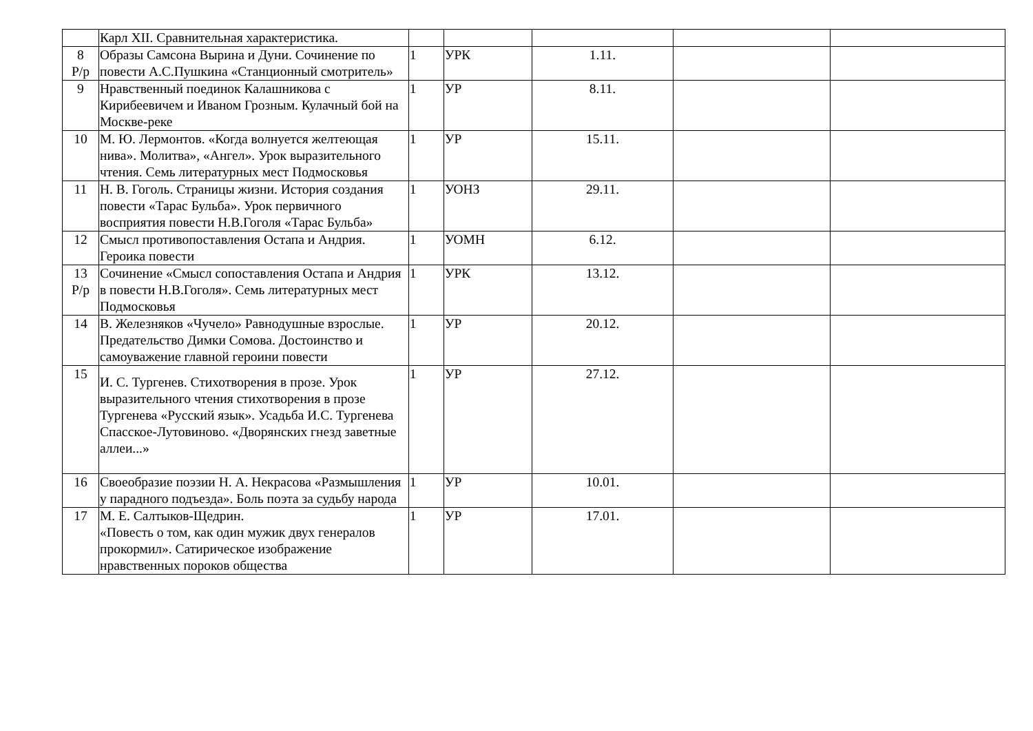| | Карл XII. Сравнительная характеристика. | | | | | |
| 8 Р/р | Образы Самсона Вырина и Дуни. Сочинение по повести А.С.Пушкина «Станционный смотритель» | 1 | УРК | 1.11. | | |
| 9 | Нравственный поединок Калашникова с Кирибеевичем и Иваном Грозным. Кулачный бой на Москве-реке | 1 | УР | 8.11. | | |
| 10 | М. Ю. Лермонтов. «Когда волнуется желтеющая нива». Молитва», «Ангел». Урок выразительного чтения. Семь литературных мест Подмосковья | 1 | УР | 15.11. | | |
| 11 | Н. В. Гоголь. Страницы жизни. История создания повести «Тарас Бульба». Урок первичного восприятия повести Н.В.Гоголя «Тарас Бульба» | 1 | УОНЗ | 29.11. | | |
| 12 | Смысл противопоставления Остапа и Андрия. Героика повести | 1 | УОМН | 6.12. | | |
| 13 Р/р | Сочинение «Смысл сопоставления Остапа и Андрия в повести Н.В.Гоголя». Семь литературных мест Подмосковья | 1 | УРК | 13.12. | | |
| 14 | В. Железняков «Чучело» Равнодушные взрослые. Предательство Димки Сомова. Достоинство и самоуважение главной героини повести | 1 | УР | 20.12. | | |
| 15 | И. С. Тургенев. Стихотворения в прозе. Урок выразительного чтения стихотворения в прозе Тургенева «Русский язык». Усадьба И.С. Тургенева Спасское-Лутовиново. «Дворянских гнезд заветные аллеи...» | 1 | УР | 27.12. | | |
| 16 | Своеобразие поэзии Н. А. Некрасова «Размышления у парадного подъезда». Боль поэта за судьбу народа | 1 | УР | 10.01. | | |
| 17 | М. Е. Салтыков-Щедрин. «Повесть о том, как один мужик двух генералов прокормил». Сатирическое изображение нравственных пороков общества | 1 | УР | 17.01. | | |